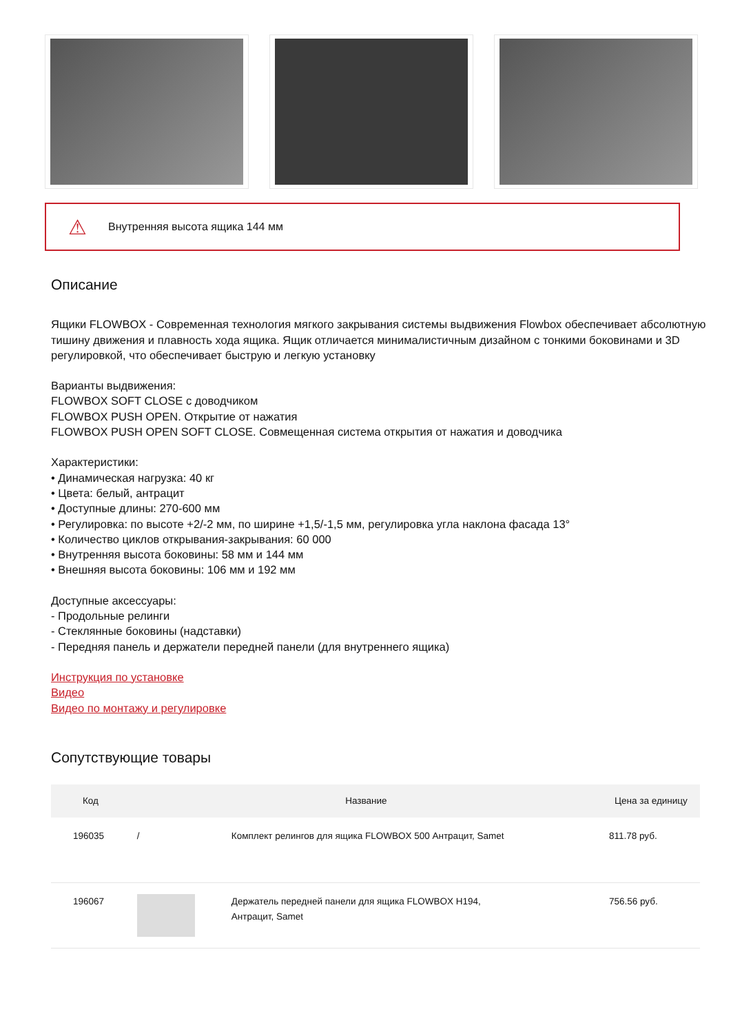⚠ Внутренняя высота ящика 144 мм
Описание
Ящики FLOWBOX - Современная технология мягкого закрывания системы выдвижения Flowbox обеспечивает абсолютную тишину движения и плавность хода ящика. Ящик отличается минималистичным дизайном с тонкими боковинами и 3D регулировкой, что обеспечивает быструю и легкую установку
Варианты выдвижения:
FLOWBOX SOFT CLOSE с доводчиком
FLOWBOX PUSH OPEN. Открытие от нажатия
FLOWBOX PUSH OPEN SOFT CLOSE. Совмещенная система открытия от нажатия и доводчика
Характеристики:
• Динамическая нагрузка: 40 кг
• Цвета: белый, антрацит
• Доступные длины: 270-600 мм
• Регулировка: по высоте +2/-2 мм, по ширине +1,5/-1,5 мм, регулировка угла наклона фасада 13°
• Количество циклов открывания-закрывания: 60 000
• Внутренняя высота боковины: 58 мм и 144 мм
• Внешняя высота боковины: 106 мм и 192 мм
Доступные аксессуары:
- Продольные релинги
- Стеклянные боковины (надставки)
- Передняя панель и держатели передней панели (для внутреннего ящика)
Инструкция по установке
Видео
Видео по монтажу и регулировке
Сопутствующие товары
| Код | Название | | Цена за единицу |
| --- | --- | --- | --- |
| 196035 | / | Комплект релингов для ящика FLOWBOX 500 Антрацит, Samet | 811.78 руб. |
| 196067 | | Держатель передней панели для ящика FLOWBOX H194, Антрацит, Samet | 756.56 руб. |